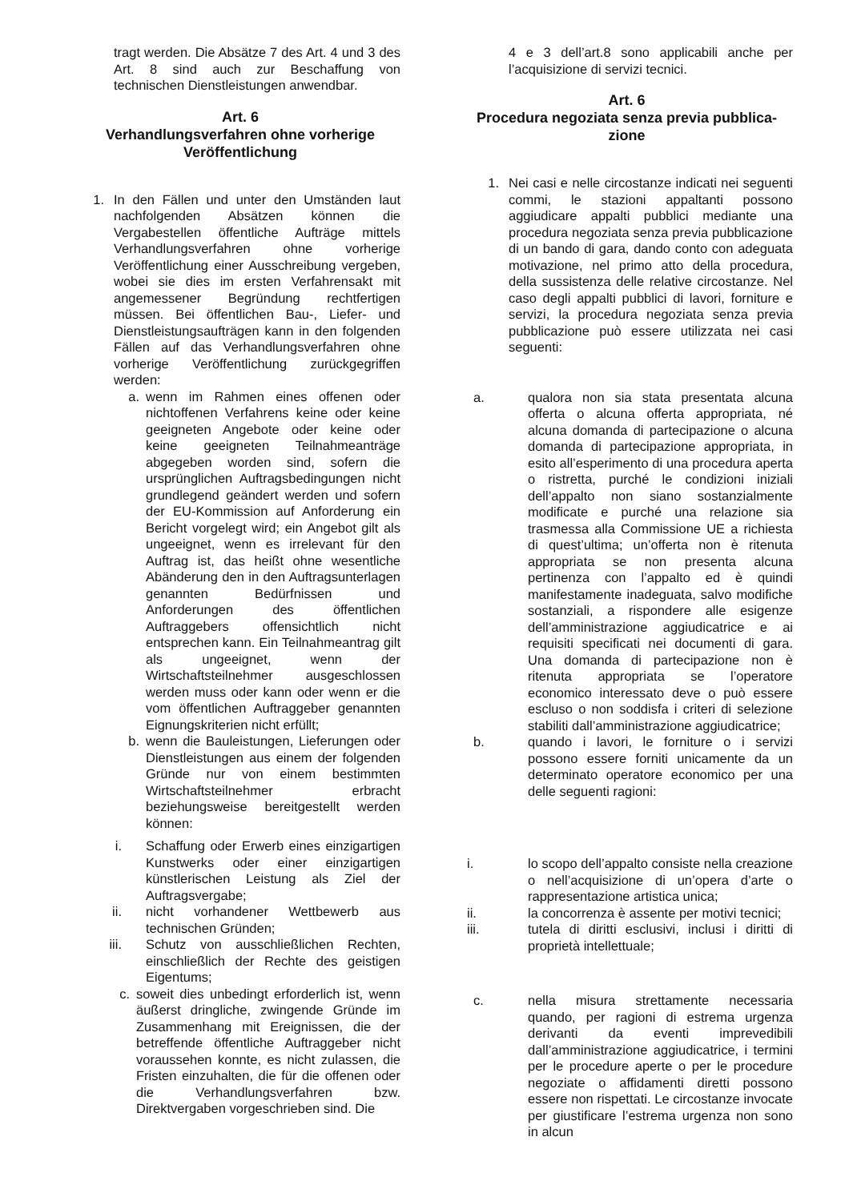tragt werden. Die Absätze 7 des Art. 4 und 3 des Art. 8 sind auch zur Beschaffung von technischen Dienstleistungen anwendbar.
Art. 6
Verhandlungsverfahren ohne vorherige Veröffentlichung
1. In den Fällen und unter den Umständen laut nachfolgenden Absätzen können die Vergabestellen öffentliche Aufträge mittels Verhandlungsverfahren ohne vorherige Veröffentlichung einer Ausschreibung vergeben, wobei sie dies im ersten Verfahrensakt mit angemessener Begründung rechtfertigen müssen. Bei öffentlichen Bau-, Liefer- und Dienstleistungsaufträgen kann in den folgenden Fällen auf das Verhandlungsverfahren ohne vorherige Veröffentlichung zurückgegriffen werden:
a. wenn im Rahmen eines offenen oder nichtoffenen Verfahrens keine oder keine geeigneten Angebote oder keine oder keine geeigneten Teilnahmeanträge abgegeben worden sind, sofern die ursprünglichen Auftragsbedingungen nicht grundlegend geändert werden und sofern der EU-Kommission auf Anforderung ein Bericht vorgelegt wird; ein Angebot gilt als ungeeignet, wenn es irrelevant für den Auftrag ist, das heißt ohne wesentliche Abänderung den in den Auftragsunterlagen genannten Bedürfnissen und Anforderungen des öffentlichen Auftraggebers offensichtlich nicht entsprechen kann. Ein Teilnahmeantrag gilt als ungeeignet, wenn der Wirtschaftsteilnehmer ausgeschlossen werden muss oder kann oder wenn er die vom öffentlichen Auftraggeber genannten Eignungskriterien nicht erfüllt;
b. wenn die Bauleistungen, Lieferungen oder Dienstleistungen aus einem der folgenden Gründe nur von einem bestimmten Wirtschaftsteilnehmer erbracht beziehungsweise bereitgestellt werden können:
i. Schaffung oder Erwerb eines einzigartigen Kunstwerks oder einer einzigartigen künstlerischen Leistung als Ziel der Auftragsvergabe;
ii. nicht vorhandener Wettbewerb aus technischen Gründen;
iii. Schutz von ausschließlichen Rechten, einschließlich der Rechte des geistigen Eigentums;
c. soweit dies unbedingt erforderlich ist, wenn äußerst dringliche, zwingende Gründe im Zusammenhang mit Ereignissen, die der betreffende öffentliche Auftraggeber nicht voraussehen konnte, es nicht zulassen, die Fristen einzuhalten, die für die offenen oder die Verhandlungsverfahren bzw. Direktvergaben vorgeschrieben sind. Die
4 e 3 dell’art.8 sono applicabili anche per l’acquisizione di servizi tecnici.
Art. 6
Procedura negoziata senza previa pubblica-
zione
1. Nei casi e nelle circostanze indicati nei seguenti commi, le stazioni appaltanti possono aggiudicare appalti pubblici mediante una procedura negoziata senza previa pubblicazione di un bando di gara, dando conto con adeguata motivazione, nel primo atto della procedura, della sussistenza delle relative circostanze. Nel caso degli appalti pubblici di lavori, forniture e servizi, la procedura negoziata senza previa pubblicazione può essere utilizzata nei casi seguenti:
a. qualora non sia stata presentata alcuna offerta o alcuna offerta appropriata, né alcuna domanda di partecipazione o alcuna domanda di partecipazione appropriata, in esito all’esperimento di una procedura aperta o ristretta, purché le condizioni iniziali dell’appalto non siano sostanzialmente modificate e purché una relazione sia trasmessa alla Commissione UE a richiesta di quest’ultima; un’offerta non è ritenuta appropriata se non presenta alcuna pertinenza con l’appalto ed è quindi manifestamente inadeguata, salvo modifiche sostanziali, a rispondere alle esigenze dell’amministrazione aggiudicatrice e ai requisiti specificati nei documenti di gara. Una domanda di partecipazione non è ritenuta appropriata se l’operatore economico interessato deve o può essere escluso o non soddisfa i criteri di selezione stabiliti dall’amministrazione aggiudicatrice;
b. quando i lavori, le forniture o i servizi possono essere forniti unicamente da un determinato operatore economico per una delle seguenti ragioni:
i. lo scopo dell’appalto consiste nella creazione o nell’acquisizione di un’opera d’arte o rappresentazione artistica unica;
ii. la concorrenza è assente per motivi tecnici;
iii. tutela di diritti esclusivi, inclusi i diritti di proprietà intellettuale;
c. nella misura strettamente necessaria quando, per ragioni di estrema urgenza derivanti da eventi imprevedibili dall’amministrazione aggiudicatrice, i termini per le procedure aperte o per le procedure negoziate o affidamenti diretti possono essere non rispettati. Le circostanze invocate per giustificare l’estrema urgenza non sono in alcun